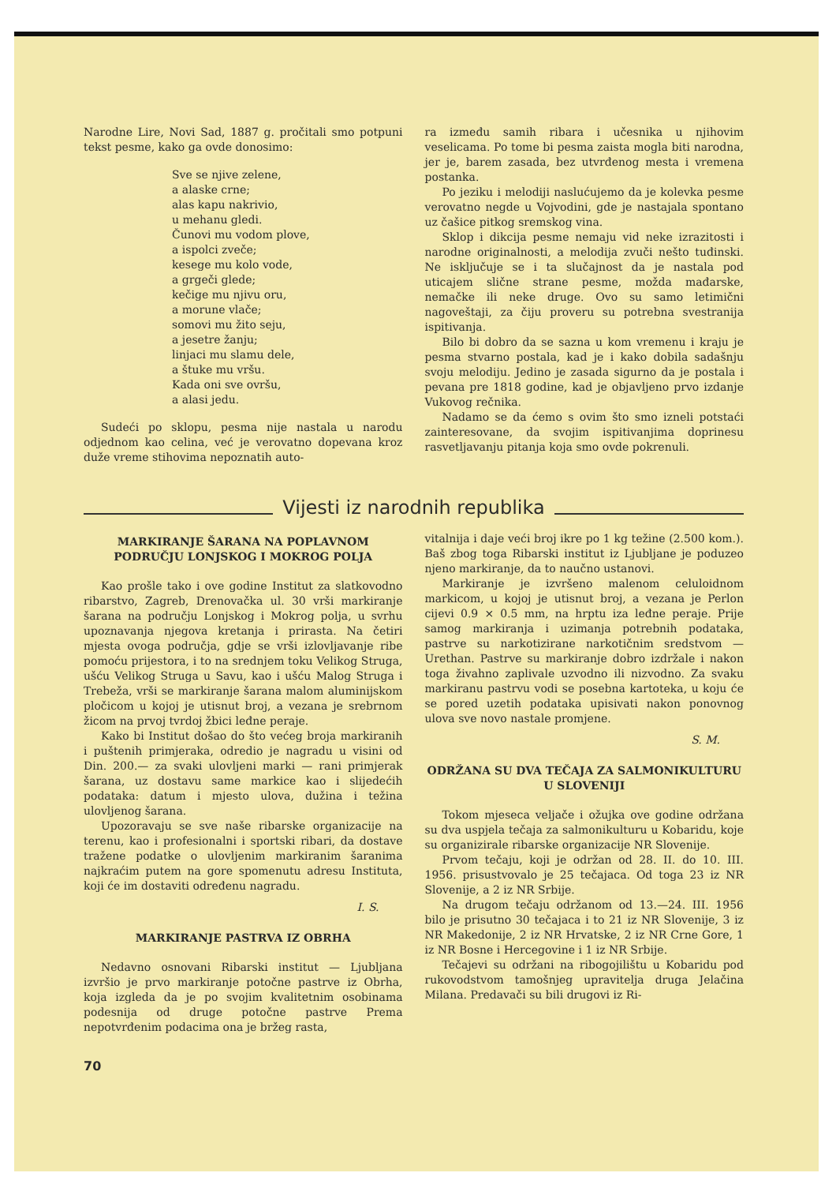Narodne Lire, Novi Sad, 1887 g. pročitali smo potpuni tekst pesme, kako ga ovde donosimo:
Sve se njive zelene,
a alaske crne;
alas kapu nakrivio,
u mehanu gledi.
Čunovi mu vodom plove,
a ispolci zveče;
kesege mu kolo vode,
a grgeči glede;
kečige mu njivu oru,
a morune vlače;
somovi mu žito seju,
a jesetre žanju;
linjaci mu slamu dele,
a štuke mu vršu.
Kada oni sve ovršu,
a alasi jedu.
Sudeći po sklopu, pesma nije nastala u narodu odjednom kao celina, već je verovatno dopevana kroz duže vreme stihovima nepoznatih auto-
ra između samih ribara i učesnika u njihovim veselicama. Po tome bi pesma zaista mogla biti narodna, jer je, barem zasada, bez utvrđenog mesta i vremena postanka.
Po jeziku i melodiji naslućujemo da je kolevka pesme verovatno negde u Vojvodini, gde je nastajala spontano uz čašice pitkog sremskog vina.
Sklop i dikcija pesme nemaju vid neke izrazitosti i narodne originalnosti, a melodija zvuči nešto tuđinski. Ne isključuje se i ta slučajnost da je nastala pod uticajem slične strane pesme, možda mađarske, nemačke ili neke druge. Ovo su samo letimični nagoveštaji, za čiju proveru su potrebna svestranija ispitivanja.
Bilo bi dobro da se sazna u kom vremenu i kraju je pesma stvarno postala, kad je i kako dobila sadašnju svoju melodiju. Jedino je zasada sigurno da je postala i pevana pre 1818 godine, kad je objavljeno prvo izdanje Vukovog rečnika.
Nadamo se da ćemo s ovim što smo izneli potstaći zainteresovane, da svojim ispitivanjima doprinesu rasvetljavanju pitanja koja smo ovde pokrenuli.
Vijesti iz narodnih republika
MARKIRANJE ŠARANA NA POPLAVNOM PODRUČJU LONJSKOG I MOKROG POLJA
Kao prošle tako i ove godine Institut za slatkovodno ribarstvo, Zagreb, Drenovačka ul. 30 vrši markiranje šarana na području Lonjskog i Mokrog polja, u svrhu upoznavanja njegova kretanja i prirasta. Na četiri mjesta ovoga područja, gdje se vrši izlovljavanje ribe pomoću prijestora, i to na srednjem toku Velikog Struga, ušću Velikog Struga u Savu, kao i ušću Malog Struga i Trebeža, vrši se markiranje šarana malom aluminijskom pločicom u kojoj je utisnut broj, a vezana je srebrnom žicom na prvoj tvrdoj žbici leđne peraje.
Kako bi Institut došao do što većeg broja markiranih i puštenih primjeraka, odredio je nagradu u visini od Din. 200.— za svaki ulovljeni marki — rani primjerak šarana, uz dostavu same markice kao i slijedećih podataka: datum i mjesto ulova, dužina i težina ulovljenog šarana.
Upozoravaju se sve naše ribarske organizacije na terenu, kao i profesionalni i sportski ribari, da dostave tražene podatke o ulovljenim markiranim šaranima najkraćim putem na gore spomenutu adresu Instituta, koji će im dostaviti određenu nagradu.
I. S.
MARKIRANJE PASTRVA IZ OBRHA
Nedavno osnovani Ribarski institut — Ljubljana izvršio je prvo markiranje potočne pastrve iz Obrha, koja izgleda da je po svojim kvalitetnim osobinama podesnija od druge potočne pastrve Prema nepotvrđenim podacima ona je bržeg rasta,
70
vitalnija i daje veći broj ikre po 1 kg težine (2.500 kom.). Baš zbog toga Ribarski institut iz Ljubljane je poduzeo njeno markiranje, da to naučno ustanovi.
Markiranje je izvršeno malenom celuloidnom markicom, u kojoj je utisnut broj, a vezana je Perlon cijevi 0.9 × 0.5 mm, na hrptu iza leđne peraje. Prije samog markiranja i uzimanja potrebnih podataka, pastrve su narkotizirane narkotičnim sredstvom — Urethan. Pastrve su markiranje dobro izdržale i nakon toga živahno zaplivale uzvodno ili nizvodno. Za svaku markiranu pastrvu vodi se posebna kartoteka, u koju će se pored uzetih podataka upisivati nakon ponovnog ulova sve novo nastale promjene.
S. M.
ODRŽANA SU DVA TEČAJA ZA SALMONIKULTURU U SLOVENIJI
Tokom mjeseca veljače i ožujka ove godine održana su dva uspjela tečaja za salmonikulturu u Kobaridu, koje su organizirale ribarske organizacije NR Slovenije.
Prvom tečaju, koji je održan od 28. II. do 10. III. 1956. prisustvovalo je 25 tečajaca. Od toga 23 iz NR Slovenije, a 2 iz NR Srbije.
Na drugom tečaju održanom od 13.—24. III. 1956 bilo je prisutno 30 tečajaca i to 21 iz NR Slovenije, 3 iz NR Makedonije, 2 iz NR Hrvatske, 2 iz NR Crne Gore, 1 iz NR Bosne i Hercegovine i 1 iz NR Srbije.
Tečajevi su održani na ribogojilištu u Kobaridu pod rukovodstvom tamošnjeg upravitelja druga Jelačina Milana. Predavači su bili drugovi iz Ri-